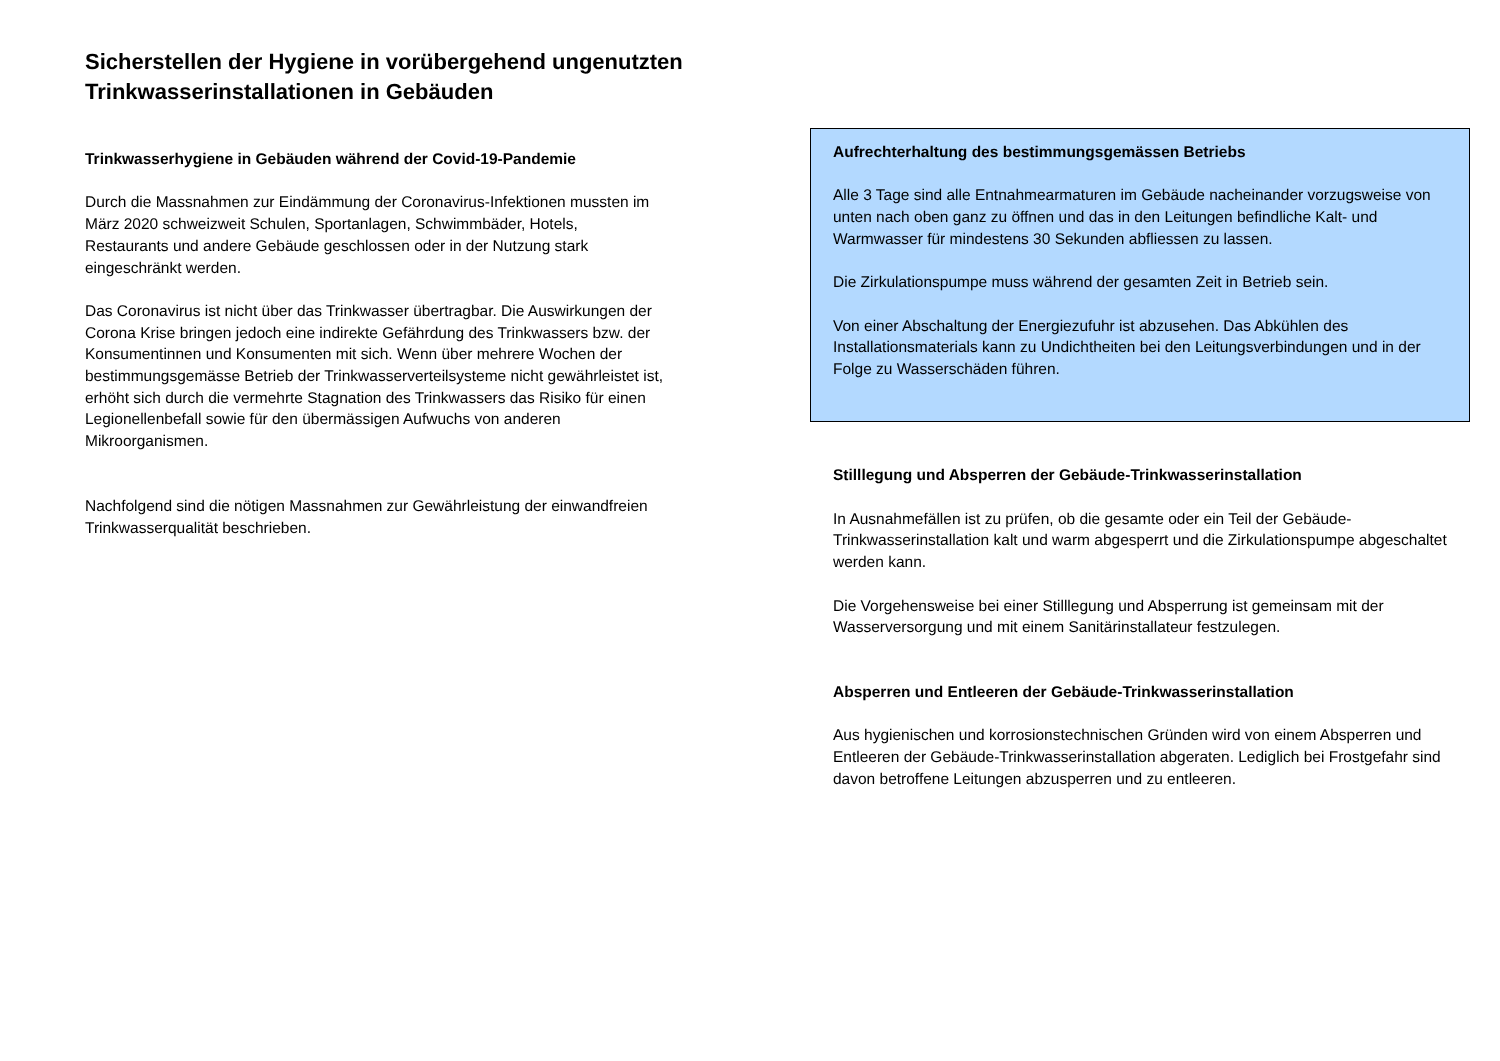Sicherstellen der Hygiene in vorübergehend ungenutzten Trinkwasserinstallationen in Gebäuden
Trinkwasserhygiene in Gebäuden während der Covid-19-Pandemie
Durch die Massnahmen zur Eindämmung der Coronavirus-Infektionen mussten im März 2020 schweizweit Schulen, Sportanlagen, Schwimmbäder, Hotels, Restaurants und andere Gebäude geschlossen oder in der Nutzung stark eingeschränkt werden.
Das Coronavirus ist nicht über das Trinkwasser übertragbar. Die Auswirkungen der Corona Krise bringen jedoch eine indirekte Gefährdung des Trinkwassers bzw. der Konsumentinnen und Konsumenten mit sich. Wenn über mehrere Wochen der bestimmungsgemässe Betrieb der Trinkwasserverteilsysteme nicht gewährleistet ist, erhöht sich durch die vermehrte Stagnation des Trinkwassers das Risiko für einen Legionellenbefall sowie für den übermässigen Aufwuchs von anderen Mikroorganismen.
Nachfolgend sind die nötigen Massnahmen zur Gewährleistung der einwandfreien Trinkwasserqualität beschrieben.
Aufrechterhaltung des bestimmungsgemässen Betriebs
Alle 3 Tage sind alle Entnahmearmaturen im Gebäude nacheinander vorzugsweise von unten nach oben ganz zu öffnen und das in den Leitungen befindliche Kalt- und Warmwasser für mindestens 30 Sekunden abfliessen zu lassen.
Die Zirkulationspumpe muss während der gesamten Zeit in Betrieb sein.
Von einer Abschaltung der Energiezufuhr ist abzusehen. Das Abkühlen des Installationsmaterials kann zu Undichtheiten bei den Leitungsverbindungen und in der Folge zu Wasserschäden führen.
Stilllegung und Absperren der Gebäude-Trinkwasserinstallation
In Ausnahmefällen ist zu prüfen, ob die gesamte oder ein Teil der Gebäude-Trinkwasserinstallation kalt und warm abgesperrt und die Zirkulationspumpe abgeschaltet werden kann.
Die Vorgehensweise bei einer Stilllegung und Absperrung ist gemeinsam mit der Wasserversorgung und mit einem Sanitärinstallateur festzulegen.
Absperren und Entleeren der Gebäude-Trinkwasserinstallation
Aus hygienischen und korrosionstechnischen Gründen wird von einem Absperren und Entleeren der Gebäude-Trinkwasserinstallation abgeraten. Lediglich bei Frostgefahr sind davon betroffene Leitungen abzusperren und zu entleeren.